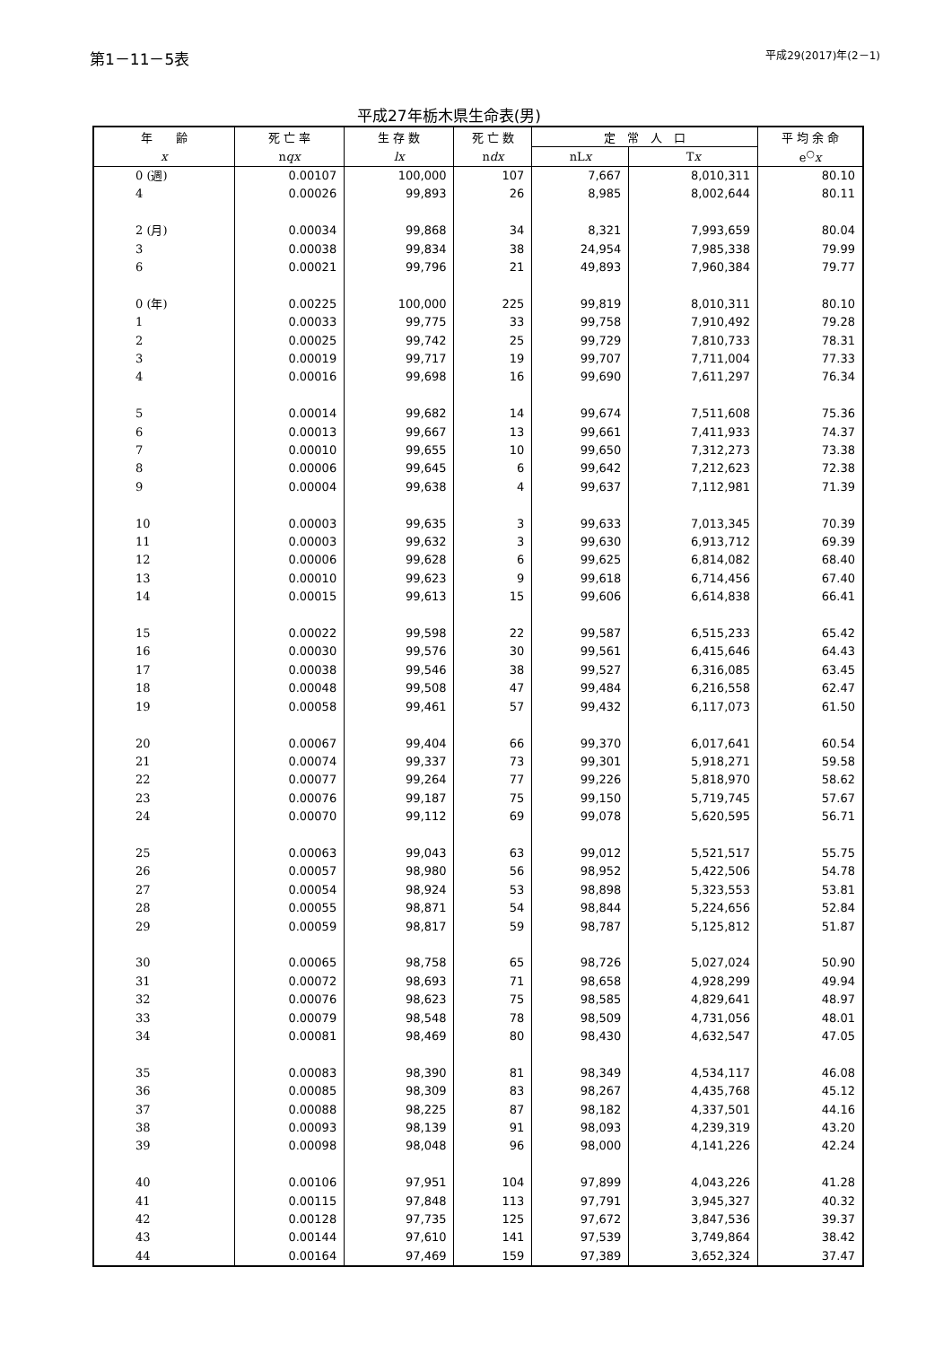第1－11－5表
平成29(2017)年(2－1)
平成27年栃木県生命表(男)
| 年 齢 | 死 亡 率 | 生 存 数 | 死 亡 数 | 定 常 人 口 | | 平 均 余 命 |
| --- | --- | --- | --- | --- | --- | --- |
| x | n qx | lx | n dx | nL x | T x | e<sup>○</sup> x |
| 0 (週) | 0.00107 | 100,000 | 107 | 7,667 | 8,010,311 | 80.10 |
| 4 | 0.00026 | 99,893 | 26 | 8,985 | 8,002,644 | 80.11 |
| 2 (月) | 0.00034 | 99,868 | 34 | 8,321 | 7,993,659 | 80.04 |
| 3 | 0.00038 | 99,834 | 38 | 24,954 | 7,985,338 | 79.99 |
| 6 | 0.00021 | 99,796 | 21 | 49,893 | 7,960,384 | 79.77 |
| 0 (年) | 0.00225 | 100,000 | 225 | 99,819 | 8,010,311 | 80.10 |
| 1 | 0.00033 | 99,775 | 33 | 99,758 | 7,910,492 | 79.28 |
| 2 | 0.00025 | 99,742 | 25 | 99,729 | 7,810,733 | 78.31 |
| 3 | 0.00019 | 99,717 | 19 | 99,707 | 7,711,004 | 77.33 |
| 4 | 0.00016 | 99,698 | 16 | 99,690 | 7,611,297 | 76.34 |
| 5 | 0.00014 | 99,682 | 14 | 99,674 | 7,511,608 | 75.36 |
| 6 | 0.00013 | 99,667 | 13 | 99,661 | 7,411,933 | 74.37 |
| 7 | 0.00010 | 99,655 | 10 | 99,650 | 7,312,273 | 73.38 |
| 8 | 0.00006 | 99,645 | 6 | 99,642 | 7,212,623 | 72.38 |
| 9 | 0.00004 | 99,638 | 4 | 99,637 | 7,112,981 | 71.39 |
| 10 | 0.00003 | 99,635 | 3 | 99,633 | 7,013,345 | 70.39 |
| 11 | 0.00003 | 99,632 | 3 | 99,630 | 6,913,712 | 69.39 |
| 12 | 0.00006 | 99,628 | 6 | 99,625 | 6,814,082 | 68.40 |
| 13 | 0.00010 | 99,623 | 9 | 99,618 | 6,714,456 | 67.40 |
| 14 | 0.00015 | 99,613 | 15 | 99,606 | 6,614,838 | 66.41 |
| 15 | 0.00022 | 99,598 | 22 | 99,587 | 6,515,233 | 65.42 |
| 16 | 0.00030 | 99,576 | 30 | 99,561 | 6,415,646 | 64.43 |
| 17 | 0.00038 | 99,546 | 38 | 99,527 | 6,316,085 | 63.45 |
| 18 | 0.00048 | 99,508 | 47 | 99,484 | 6,216,558 | 62.47 |
| 19 | 0.00058 | 99,461 | 57 | 99,432 | 6,117,073 | 61.50 |
| 20 | 0.00067 | 99,404 | 66 | 99,370 | 6,017,641 | 60.54 |
| 21 | 0.00074 | 99,337 | 73 | 99,301 | 5,918,271 | 59.58 |
| 22 | 0.00077 | 99,264 | 77 | 99,226 | 5,818,970 | 58.62 |
| 23 | 0.00076 | 99,187 | 75 | 99,150 | 5,719,745 | 57.67 |
| 24 | 0.00070 | 99,112 | 69 | 99,078 | 5,620,595 | 56.71 |
| 25 | 0.00063 | 99,043 | 63 | 99,012 | 5,521,517 | 55.75 |
| 26 | 0.00057 | 98,980 | 56 | 98,952 | 5,422,506 | 54.78 |
| 27 | 0.00054 | 98,924 | 53 | 98,898 | 5,323,553 | 53.81 |
| 28 | 0.00055 | 98,871 | 54 | 98,844 | 5,224,656 | 52.84 |
| 29 | 0.00059 | 98,817 | 59 | 98,787 | 5,125,812 | 51.87 |
| 30 | 0.00065 | 98,758 | 65 | 98,726 | 5,027,024 | 50.90 |
| 31 | 0.00072 | 98,693 | 71 | 98,658 | 4,928,299 | 49.94 |
| 32 | 0.00076 | 98,623 | 75 | 98,585 | 4,829,641 | 48.97 |
| 33 | 0.00079 | 98,548 | 78 | 98,509 | 4,731,056 | 48.01 |
| 34 | 0.00081 | 98,469 | 80 | 98,430 | 4,632,547 | 47.05 |
| 35 | 0.00083 | 98,390 | 81 | 98,349 | 4,534,117 | 46.08 |
| 36 | 0.00085 | 98,309 | 83 | 98,267 | 4,435,768 | 45.12 |
| 37 | 0.00088 | 98,225 | 87 | 98,182 | 4,337,501 | 44.16 |
| 38 | 0.00093 | 98,139 | 91 | 98,093 | 4,239,319 | 43.20 |
| 39 | 0.00098 | 98,048 | 96 | 98,000 | 4,141,226 | 42.24 |
| 40 | 0.00106 | 97,951 | 104 | 97,899 | 4,043,226 | 41.28 |
| 41 | 0.00115 | 97,848 | 113 | 97,791 | 3,945,327 | 40.32 |
| 42 | 0.00128 | 97,735 | 125 | 97,672 | 3,847,536 | 39.37 |
| 43 | 0.00144 | 97,610 | 141 | 97,539 | 3,749,864 | 38.42 |
| 44 | 0.00164 | 97,469 | 159 | 97,389 | 3,652,324 | 37.47 |